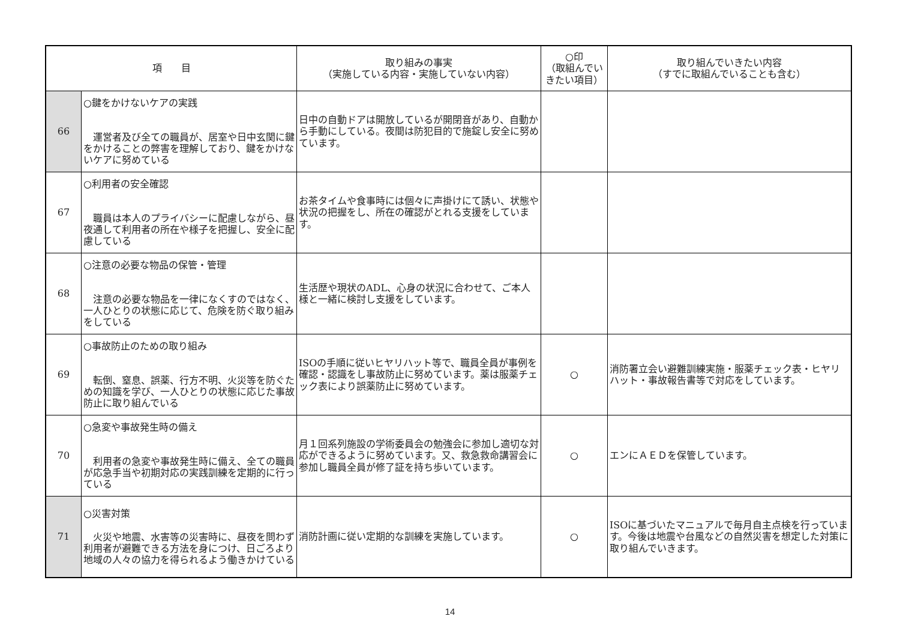| 項 目 | | 取り組みの事実 （実施している内容・実施していない内容） | ○印 （取組んでいきたい項目） | 取り組んでいきたい内容 （すでに取組んでいることも含む） |
| --- | --- | --- | --- | --- |
| 66 | ○鍵をかけないケアの実践 運営者及び全ての職員が、居室や日中玄関に鍵をかけることの弊害を理解しており、鍵をかけないケアに努めている | 日中の自動ドアは開放しているが開閉音があり、自動から手動にしている。夜間は防犯目的で施錠し安全に努めています。 | | |
| 67 | ○利用者の安全確認 職員は本人のプライバシーに配慮しながら、昼夜通して利用者の所在や様子を把握し、安全に配慮している | お茶タイムや食事時には個々に声掛けにて誘い、状態や状況の把握をし、所在の確認がとれる支援をしています。 | | |
| 68 | ○注意の必要な物品の保管・管理 注意の必要な物品を一律になくすのではなく、一人ひとりの状態に応じて、危険を防ぐ取り組みをしている | 生活歴や現状のADL、心身の状況に合わせて、ご本人様と一緒に検討し支援をしています。 | | |
| 69 | ○事故防止のための取り組み 転倒、窒息、誤薬、行方不明、火災等を防ぐための知識を学び、一人ひとりの状態に応じた事故防止に取り組んでいる | ISOの手順に従いヒヤリハット等で、職員全員が事例を確認・認識をし事故防止に努めています。薬は服薬チェック表により誤薬防止に努めています。 | ○ | 消防署立会い避難訓練実施・服薬チェック表・ヒヤリハット・事故報告書等で対応をしています。 |
| 70 | ○急変や事故発生時の備え 利用者の急変や事故発生時に備え、全ての職員が応急手当や初期対応の実践訓練を定期的に行っている | 月１回系列施設の学術委員会の勉強会に参加し適切な対応ができるように努めています。又、救急救命講習会に参加し職員全員が修了証を持ち歩いています。 | ○ | エンにＡＥＤを保管しています。 |
| 71 | ○災害対策 火災や地震、水害等の災害時に、昼夜を問わず利用者が避難できる方法を身につけ、日ごろより地域の人々の協力を得られるよう働きかけている | 消防計画に従い定期的な訓練を実施しています。 | ○ | ISOに基づいたマニュアルで毎月自主点検を行っています。今後は地震や台風などの自然災害を想定した対策に取り組んでいきます。 |
14